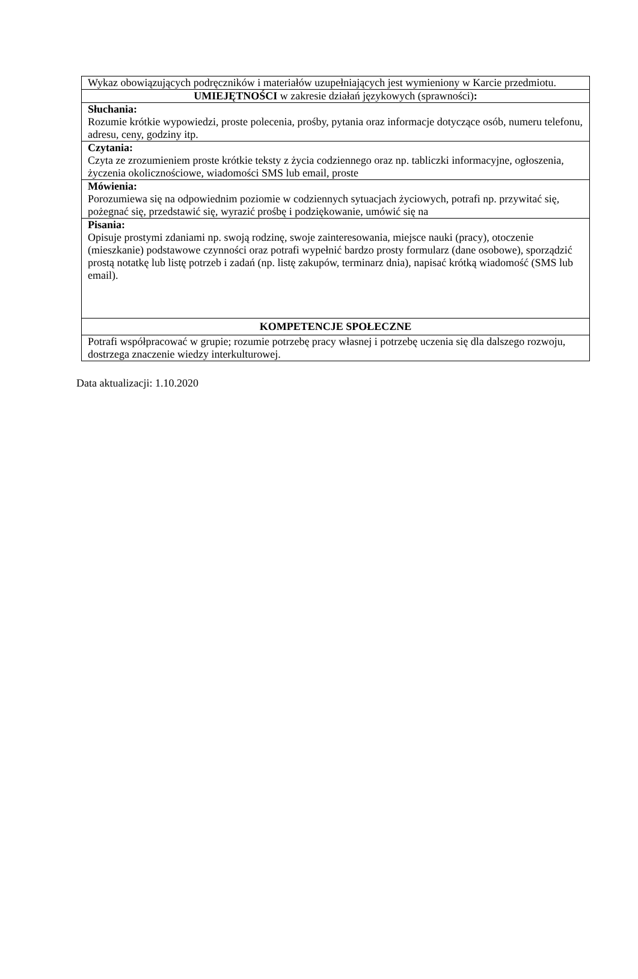| Wykaz obowiązujących podręczników i materiałów uzupełniających jest wymieniony w Karcie przedmiotu. |
| UMIEJĘTNOŚCI w zakresie działań językowych (sprawności) : |
| Słuchania: Rozumie krótkie wypowiedzi, proste polecenia, prośby, pytania oraz informacje dotyczące osób, numeru telefonu, adresu, ceny, godziny itp. |
| Czytania: Czyta ze zrozumieniem proste krótkie teksty z życia codziennego oraz np. tabliczki informacyjne, ogłoszenia, życzenia okolicznościowe, wiadomości SMS lub email, proste |
| Mówienia: Porozumiewa się na odpowiednim poziomie w codziennych sytuacjach życiowych, potrafi np. przywitać się, pożegnać się, przedstawić się, wyrazić prośbę i podziękowanie, umówić się na |
| Pisania: Opisuje prostymi zdaniami np. swoją rodzinę, swoje zainteresowania, miejsce nauki (pracy), otoczenie (mieszkanie) podstawowe czynności oraz potrafi wypełnić bardzo prosty formularz (dane osobowe), sporządzić prostą notatkę lub listę potrzeb i zadań (np. listę zakupów, terminarz dnia), napisać krótką wiadomość (SMS lub email). |
| KOMPETENCJE SPOŁECZNE |
| Potrafi współpracować w grupie; rozumie potrzebę pracy własnej i potrzebę uczenia się dla dalszego rozwoju, dostrzega znaczenie wiedzy interkulturowej. |
Data aktualizacji: 1.10.2020